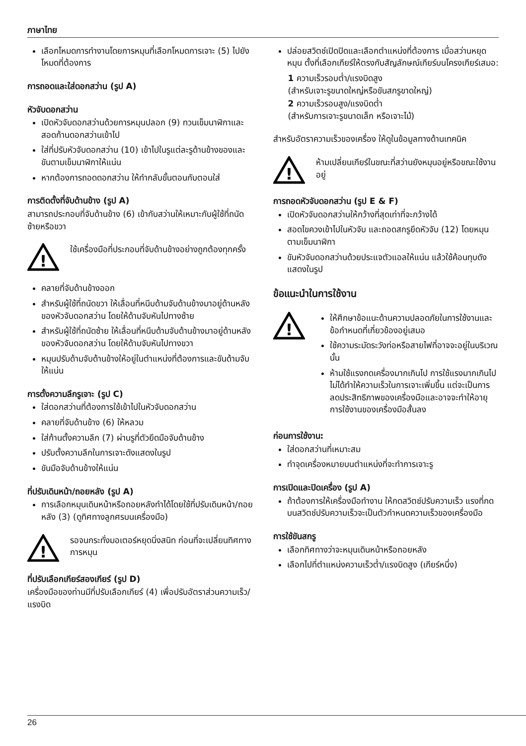ภาษาไทย
เลือกโหมดการทำงานโดยการหมุนที่เลือกโหมดการเจาะ (5) ไปยังโหมดที่ต้องการ
การถอดและใส่ดอกสว่าน (รูป A)
หัวจับดอกสว่าน
เปิดหัวจับดอกสว่านด้วยการหมุนปลอก (9) ทวนเข็มนาฬิกาและสอดก้านดอกสว่านเข้าไป
ใส่ที่ปรับหัวจับดอกสว่าน (10) เข้าไปในรูแต่ละรูด้านข้างของและขันตามเข็มนาฬิกาให้แน่น
หากต้องการถอดดอกสว่าน ให้ทำกลับขั้นตอนกับตอนใส่
การติดตั้งที่จับด้านข้าง (รูป A)
สามารถประกอบที่จับด้านข้าง (6) เข้ากับสว่านให้เหมาะกับผู้ใช้ที่ถนัดซ้ายหรือขวา
!
ใช้เครื่องมือที่ประกอบที่จับด้านข้างอย่างถูกต้องทุกครั้ง
คลายที่จับด้านข้างออก
สำหรับผู้ใช้ที่ถนัดขวา ให้เลื่อนที่หนีบด้ามจับด้านข้างมาอยู่ด้านหลังของหัวจับดอกสว่าน โดยให้ด้ามจับหันไปทางซ้าย
สำหรับผู้ใช้ที่ถนัดซ้าย ให้เลื่อนที่หนีบด้ามจับด้านข้างมาอยู่ด้านหลังของหัวจับดอกสว่าน โดยให้ด้ามจับหันไปทางขวา
หมุนปรับด้ามจับด้านข้างให้อยู่ในตำแหน่งที่ต้องการและขันด้ามจับให้แน่น
การตั้งความลึกรูเจาะ (รูป C)
ใส่ดอกสว่านที่ต้องการใช้เข้าไปในหัวจับดอกสว่าน
คลายที่จับด้านข้าง (6) ให้หลวม
ใส่ก้านตั้งความลึก (7) ผ่านรูที่ตัวยึดมือจับด้านข้าง
ปรับตั้งความลึกในการเจาะดังแสดงในรูป
ขันมือจับด้านข้างให้แน่น
ที่ปรับเดินหน้า/ถอยหลัง (รูป A)
การเลือกหมุนเดินหน้าหรือถอยหลังทำได้โดยใช้ที่ปรับเดินหน้า/ถอยหลัง (3) (ดูทิศทางลูกศรบนเครื่องมือ)
!
รอจนกระทั่งมอเตอร์หยุดนิ่งสนิท ก่อนที่จะเปลี่ยนทิศทางการหมุน
ที่ปรับเลือกเกียร์สองเกียร์ (รูป D)
เครื่องมือของท่านมีที่ปรับเลือกเกียร์ (4) เพื่อปรับอัตราส่วนความเร็ว/แรงบิด
ปล่อยสวิตช์เปิดปิดและเลือกตำแหน่งที่ต้องการ เมื่อสว่านหยุดหมุน ตั้งที่เลือกเกียร์ให้ตรงกับสัญลักษณ์เกียร์บนโครงเกียร์เสมอ:
1 ความเร็วรอบต่ำ/แรงบิดสูง
(สำหรับเจาะรูขนาดใหญ่หรือขันสกรูขาดใหญ่)
2 ความเร็วรอบสูง/แรงบิดต่ำ
(สำหรับการเจาะรูขนาดเล็ก หรือเจาะไม้)
สำหรับอัตราความเร็วของเครื่อง ให้ดูในข้อมูลทางด้านเทคนิค
!
ห้ามเปลี่ยนเกียร์ในขณะที่สว่านยังหมุนอยู่หรือขณะใช้งานอยู่
การถอดหัวจับดอกสว่าน (รูป E & F)
เปิดหัวจับดอกสว่านให้กว้างที่สุดเท่าที่จะกว้างได้
สอดไขควงเข้าไปในหัวจับ และถอดสกรูยึดหัวจับ (12) โดยหมุนตามเข็มนาฬิกา
ขันหัวจับดอกสว่านด้วยประแจตัวแอลให้แน่น แล้วใช้ค้อนทุบดังแสดงในรูป
ข้อแนะนำในการใช้งาน
!
ให้ศึกษาข้อแนะด้านความปลอดภัยในการใช้งานและข้อกำหนดที่เกี่ยวข้องอยู่เสมอ
ใช้ความระมัดระวังท่อหรือสายไฟที่อาจจะอยู่ในบริเวณนั้น
ห้ามใช้แรงกดเครื่องมากเกินไป การใช้แรงมากเกินไปไม่ได้ทำให้ความเร็วในการเจาะเพิ่มขึ้น แต่จะเป็นการลดประสิทธิภาพของเครื่องมือและอาจจะทำให้อายุการใช้งานของเครื่องมือสั้นลง
ก่อนการใช้งาน:
ใส่ดอกสว่านที่เหมาะสม
ทำจุดเครื่องหมายบนตำแหน่งที่จะทำการเจาะรู
การเปิดและปิดเครื่อง (รูป A)
ถ้าต้องการให้เครื่องมือทำงาน ให้กดสวิตช์ปรับความเร็ว แรงที่กดบนสวิตช์ปรับความเร็วจะเป็นตัวกำหนดความเร็วของเครื่องมือ
การใช้ขันสกรู
เลือกทิศทางว่าจะหมุนเดินหน้าหรือถอยหลัง
เลือกไปที่ตำแหน่งความเร็วต่ำ/แรงบิดสูง (เกียร์หนึ่ง)
26